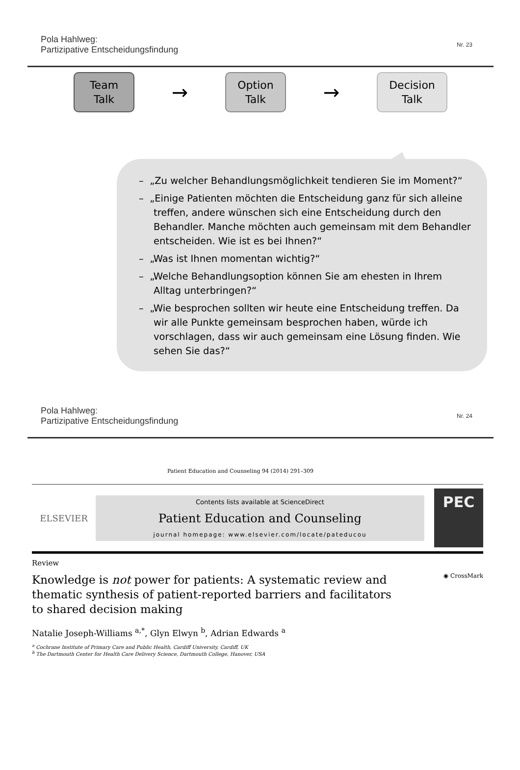Pola Hahlweg:
Partizipative Entscheidungsfindung
Nr. 23
Team Talk
→
Option Talk
→
Decision Talk
– „Zu welcher Behandlungsmöglichkeit tendieren Sie im Moment?“
– „Einige Patienten möchten die Entscheidung ganz für sich alleine treffen, andere wünschen sich eine Entscheidung durch den Behandler. Manche möchten auch gemeinsam mit dem Behandler entscheiden. Wie ist es bei Ihnen?“
– „Was ist Ihnen momentan wichtig?“
– „Welche Behandlungsoption können Sie am ehesten in Ihrem Alltag unterbringen?“
– „Wie besprochen sollten wir heute eine Entscheidung treffen. Da wir alle Punkte gemeinsam besprochen haben, würde ich vorschlagen, dass wir auch gemeinsam eine Lösung finden. Wie sehen Sie das?“
Pola Hahlweg:
Partizipative Entscheidungsfindung
Nr. 24
Patient Education and Counseling 94 (2014) 291–309
ELSEVIER
Contents lists available at ScienceDirect
Patient Education and Counseling
journal homepage: www.elsevier.com/locate/pateducou
PEC
Review
Knowledge is not power for patients: A systematic review and thematic synthesis of patient-reported barriers and facilitators to shared decision making
◉ CrossMark
Natalie Joseph-Williams <sup>a,*</sup>, Glyn Elwyn <sup>b</sup>, Adrian Edwards <sup>a</sup>
<sup>a</sup> Cochrane Institute of Primary Care and Public Health, Cardiff University, Cardiff, UK
<sup>b</sup> The Dartmouth Center for Health Care Delivery Science, Dartmouth College, Hanover, USA